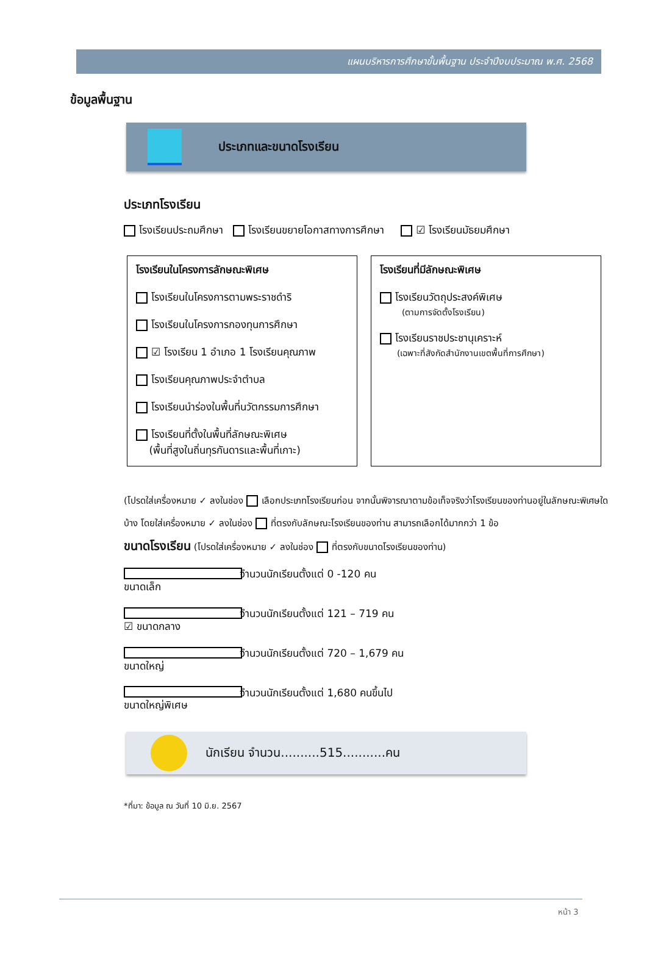แผนบริหารการศึกษาขั้นพื้นฐาน ประจำปีงบประมาณ พ.ศ. 2568
ข้อมูลพื้นฐาน
ประเภทและขนาดโรงเรียน
ประเภทโรงเรียน
โรงเรียนประถมศึกษา โรงเรียนขยายโอกาสทางการศึกษา ☑ โรงเรียนมัธยมศึกษา
โรงเรียนในโครงการลักษณะพิเศษ
โรงเรียนในโครงการตามพระราชดำริ
โรงเรียนในโครงการกองทุนการศึกษา
☑ โรงเรียน 1 อำเภอ 1 โรงเรียนคุณภาพ
โรงเรียนคุณภาพประจำตำบล
โรงเรียนนำร่องในพื้นที่นวัตกรรมการศึกษา
โรงเรียนที่ตั้งในพื้นที่ลักษณะพิเศษ
(พื้นที่สูงในถิ่นทุรกันดารและพื้นที่เกาะ)
โรงเรียนที่มีลักษณะพิเศษ
โรงเรียนวัตถุประสงค์พิเศษ
(ตามการจัดตั้งโรงเรียน)
โรงเรียนราชประชานุเคราะห์
(เฉพาะที่สังกัดสำนักงานเขตพื้นที่การศึกษา)
(โปรดใส่เครื่องหมาย ✓ ลงในช่อง เลือกประเภทโรงเรียนก่อน จากนั้นพิจารณาตามข้อเท็จจริงว่าโรงเรียนของท่านอยู่ในลักษณะพิเศษใดบ้าง โดยใส่เครื่องหมาย ✓ ลงในช่อง ที่ตรงกับลักษณะโรงเรียนของท่าน สามารถเลือกได้มากกว่า 1 ข้อ
ขนาดโรงเรียน (โปรดใส่เครื่องหมาย ✓ ลงในช่อง ที่ตรงกับขนาดโรงเรียนของท่าน)
ขนาดเล็ก จำนวนนักเรียนตั้งแต่ 0 -120 คน
☑ ขนาดกลาง จำนวนนักเรียนตั้งแต่ 121 – 719 คน
ขนาดใหญ่ จำนวนนักเรียนตั้งแต่ 720 – 1,679 คน
ขนาดใหญ่พิเศษ จำนวนนักเรียนตั้งแต่ 1,680 คนขึ้นไป
นักเรียน จำนวน..........515...........คน
*ที่มา: ข้อมูล ณ วันที่ 10 มิ.ย. 2567
หน้า 3